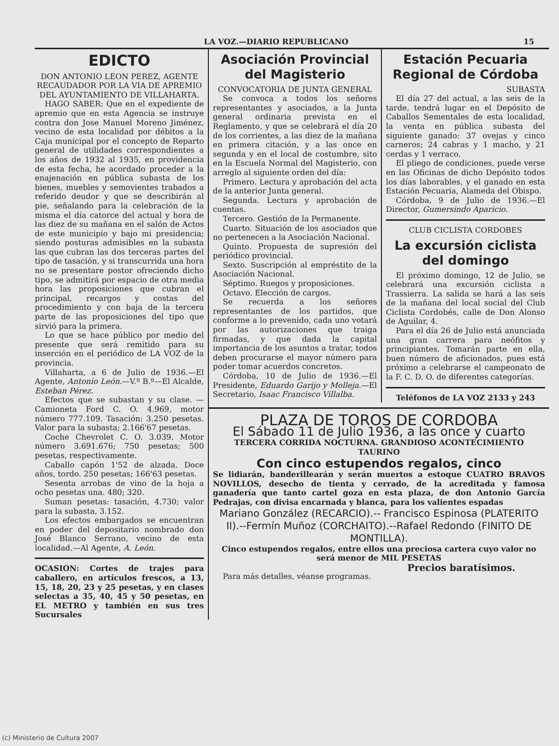LA VOZ.—DIARIO REPUBLICANO 15
EDICTO
DON ANTONIO LEON PEREZ, AGENTE RECAUDADOR POR LA VIA DE APREMIO DEL AYUNTAMIENTO DE VILLAHARTA.
HAGO SABER: Que en el expediente de apremio que en esta Agencia se instruye contra don Jose Manuel Moreno Jiménez, vecino de esta localidad por débitos a la Caja municipal por el concepto de Reparto general de utilidades correspondientes a los años de 1932 al 1935, en providencia de esta fecha, he acordado proceder a la enajenación en pública subasta de los bienes, muebles y semovientes trabados a referido deudor y que se describirán al pie, señalando para la celebración de la misma el día catorce del actual y hora de las diez de su mañana en el salón de Actos de este municipio y bajo mi presidencia; siendo posturas admisibles en la subasta las que cubran las dos terceras partes del tipo de tasación, y si transcurrida una hora no se presentare postor ofreciendo dicho tipo, se admitirá por espacio de otra media hora las proposiciones que cubran el principal, recargos y costas del procedimiento y con baja de la tercera parte de las proposiciones del tipo que sirvió para la primera.
Lo que se hace público por medio del presente que será remitido para su inserción en el periódico de LA VOZ de la provincia.
Villaharta, a 6 de Julio de 1936.—El Agente, Antonio León.—V.º B.º—El Alcalde, Esteban Pérez.
Efectos que se subastan y su clase. —Camioneta Ford C. O. 4.969, motor número 777.109. Tasación: 3.250 pesetas. Valor para la subasta; 2.166'67 pesetas.
Coche Chevrolet C. O. 3.039. Motor número 3.691.676; 750 pesetas; 500 pesetas, respectivamente.
Caballo capón 1'52 de alzada. Doce años, tordo. 250 pesetas; 166'63 pesetas.
Sesenta arrobas de vino de la hoja a ocho pesetas una. 480; 320.
Suman pesetas: tasación, 4.730; valor para la subasta, 3.152.
Los efectos embargados se encuentran en poder del depositario nombrado don José Blanco Serrano, vecino de esta localidad.—Al Agente, A. León.
OCASION: Cortes de trajes para caballero, en artículos frescos, a 13, 15, 18, 20, 23 y 25 pesetas, y en clases selectas a 35, 40, 45 y 50 pesetas, en EL METRO y también en sus tres Sucursales
Asociación Provincial del Magisterio
CONVOCATORIA DE JUNTA GENERAL
Se convoca a todos los señores representantes y asociados, a la Junta general ordinaria prevista en el Reglamento, y que se celebrará el día 20 de los corrientes, a las diez de la mañana en primera citación, y a las once en segunda y en el local de costumbre, sito en la Escuela Normal del Magisterio, con arreglo al siguiente orden del día:
Primero. Lectura y aprobación del acta de la anterior Junta general.
Segunda. Lectura y aprobación de cuentas.
Tercero. Gestión de la Permanente.
Cuarto. Situación de los asociados que no pertenecen a la Asociación Nacional.
Quinto. Propuesta de supresión del periódico provincial.
Sexto. Suscripción al empréstito de la Asociación Nacional.
Séptimo. Ruegos y proposiciones.
Octavo. Elección de cargos.
Se recuerda a los señores representantes de los partidos, que conforme a lo prevenido, cada uno votará por las autorizaciones que traiga firmadas, y que dada la capital importancia de los asuntos a tratar, todos deben procurarse el mayor número para poder tomar acuerdos concretos.
Córdoba, 10 de Julio de 1936.—El Presidente, Eduardo Garijo y Molleja.—El Secretario, Isaac Francisco Villalba.
Estación Pecuaria Regional de Córdoba
SUBASTA
El día 27 del actual, a las seis de la tarde, tendrá lugar en el Depósito de Caballos Sementales de esta localidad, la venta en pública subasta del siguiente ganado: 37 ovejas y cinco carneros; 24 cabras y 1 macho, y 21 cerdas y 1 verraco.
El pliego de condiciones, puede verse en las Oficinas de dicho Depósito todos los días laborables, y el ganado en esta Estación Pecuaria, Alameda del Obispo.
Córdoba, 9 de Julio de 1936.—El Director, Gumersindo Aparicio.
CLUB CICLISTA CORDOBES
La excursión ciclista del domingo
El próximo domingo, 12 de Julio, se celebrará una excursión ciclista a Trassierra. La salida se hará a las seis de la mañana del local social del Club Ciclista Cordobés, calle de Don Alonso de Aguilar, 4.
Para el día 26 de Julio está anunciada una gran carrera para neófitos y principiantes. Tomarán parte en ella, buen número de aficionados, pues está próximo a celebrarse el campeonato de la F. C. D. O. de diferentes categorías.
Teléfonos de LA VOZ 2133 y 243
PLAZA DE TOROS DE CORDOBA
El Sábado 11 de Julio 1936, a las once y cuarto
TERCERA CORRIDA NOCTURNA. GRANDIOSO ACONTECIMIENTO TAURINO
Con cinco estupendos regalos, cinco
Se lidiarán, banderillearán y serán muertos a estoque CUATRO BRAVOS NOVILLOS, desecho de tienta y cerrado, de la acreditada y famosa ganadería que tanto cartel goza en esta plaza, de don Antonio García Pedrajas, con divisa encarnada y blanca, para los valientes espadas
Mariano González (RECARCIO).-- Francisco Espinosa (PLATERITO II).--Fermín Muñoz (CORCHAITO).--Rafael Redondo (FINITO DE MONTILLA).
Cinco estupendos regalos, entre ellos una preciosa cartera cuyo valor no será menor de MIL PESETAS
Precios baratísimos.
Para más detalles, véanse programas.
(c) Ministerio de Cultura 2007